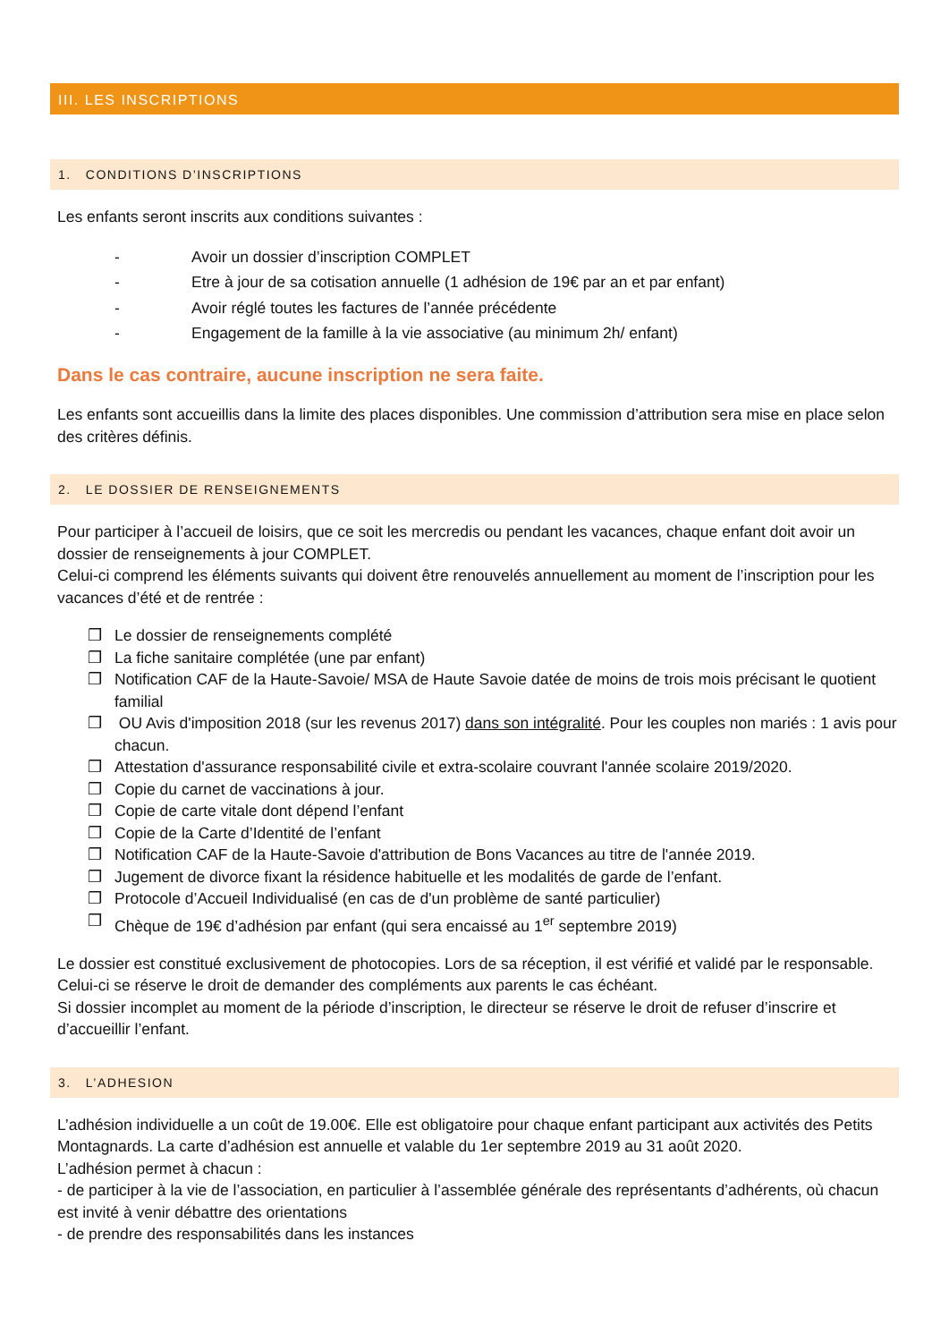III. LES INSCRIPTIONS
1. CONDITIONS D’INSCRIPTIONS
Les enfants seront inscrits aux conditions suivantes :
- Avoir un dossier d’inscription COMPLET
- Etre à jour de sa cotisation annuelle (1 adhésion de 19€ par an et par enfant)
- Avoir réglé toutes les factures de l’année précédente
- Engagement de la famille à la vie associative (au minimum 2h/ enfant)
Dans le cas contraire, aucune inscription ne sera faite.
Les enfants sont accueillis dans la limite des places disponibles. Une commission d’attribution sera mise en place selon des critères définis.
2. LE DOSSIER DE RENSEIGNEMENTS
Pour participer à l’accueil de loisirs, que ce soit les mercredis ou pendant les vacances, chaque enfant doit avoir un dossier de renseignements à jour COMPLET.
Celui-ci comprend les éléments suivants qui doivent être renouvelés annuellement au moment de l’inscription pour les vacances d’été et de rentrée :
❒ Le dossier de renseignements complété
❒ La fiche sanitaire complétée (une par enfant)
❒ Notification CAF de la Haute-Savoie/ MSA de Haute Savoie datée de moins de trois mois précisant le quotient familial
❒ OU Avis d'imposition 2018 (sur les revenus 2017) dans son intégralité. Pour les couples non mariés : 1 avis pour chacun.
❒ Attestation d'assurance responsabilité civile et extra-scolaire couvrant l'année scolaire 2019/2020.
❒ Copie du carnet de vaccinations à jour.
❒ Copie de carte vitale dont dépend l’enfant
❒ Copie de la Carte d’Identité de l’enfant
❒ Notification CAF de la Haute-Savoie d'attribution de Bons Vacances au titre de l'année 2019.
❒ Jugement de divorce fixant la résidence habituelle et les modalités de garde de l’enfant.
❒ Protocole d’Accueil Individualisé (en cas de d'un problème de santé particulier)
❒ Chèque de 19€ d’adhésion par enfant (qui sera encaissé au 1<sup>er</sup> septembre 2019)
Le dossier est constitué exclusivement de photocopies. Lors de sa réception, il est vérifié et validé par le responsable. Celui-ci se réserve le droit de demander des compléments aux parents le cas échéant.
Si dossier incomplet au moment de la période d’inscription, le directeur se réserve le droit de refuser d’inscrire et d’accueillir l’enfant.
3. L’ADHESION
L’adhésion individuelle a un coût de 19.00€. Elle est obligatoire pour chaque enfant participant aux activités des Petits Montagnards. La carte d’adhésion est annuelle et valable du 1er septembre 2019 au 31 août 2020.
L’adhésion permet à chacun :
- de participer à la vie de l’association, en particulier à l’assemblée générale des représentants d’adhérents, où chacun est invité à venir débattre des orientations
- de prendre des responsabilités dans les instances